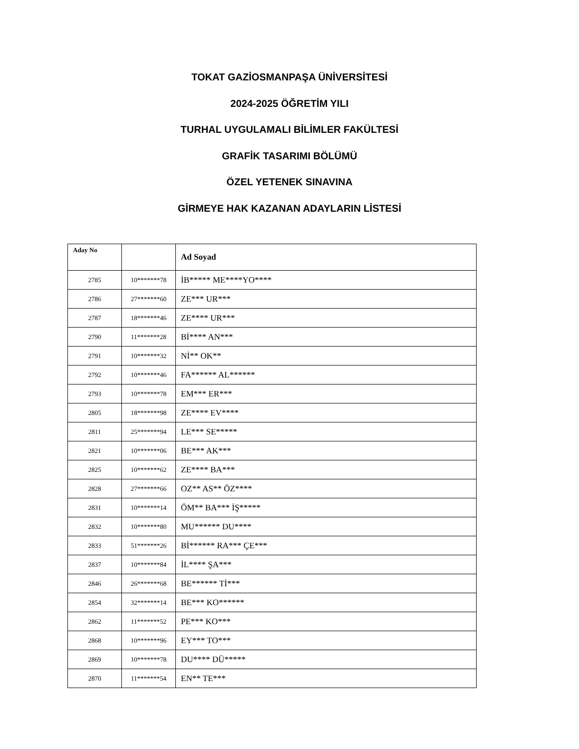TOKAT GAZİOSMANPAŞA ÜNİVERSİTESİ
2024-2025 ÖĞRETİM YILI
TURHAL UYGULAMALI BİLİMLER FAKÜLTESİ
GRAFİK TASARIMI BÖLÜMÜ
ÖZEL YETENEK SINAVINA
GİRMEYE HAK KAZANAN ADAYLARIN LİSTESİ
| Aday No | | Ad Soyad |
| --- | --- | --- |
| 2785 | 10*******78 | İB***** ME****YO**** |
| 2786 | 27*******60 | ZE*** UR*** |
| 2787 | 18*******46 | ZE**** UR*** |
| 2790 | 11*******28 | Bİ**** AN*** |
| 2791 | 10*******32 | Nİ** OK** |
| 2792 | 10*******46 | FA****** AL****** |
| 2793 | 10*******78 | EM*** ER*** |
| 2805 | 18*******98 | ZE**** EV**** |
| 2811 | 25*******94 | LE*** SE***** |
| 2821 | 10*******06 | BE*** AK*** |
| 2825 | 10*******62 | ZE**** BA*** |
| 2828 | 27*******66 | OZ** AS** ÖZ**** |
| 2831 | 10*******14 | ÖM** BA*** İŞ***** |
| 2832 | 10*******80 | MU****** DU**** |
| 2833 | 51*******26 | Bİ****** RA*** ÇE*** |
| 2837 | 10*******84 | İL**** ŞA*** |
| 2846 | 26*******68 | BE****** Tİ*** |
| 2854 | 32*******14 | BE*** KO****** |
| 2862 | 11*******52 | PE*** KO*** |
| 2868 | 10*******96 | EY*** TO*** |
| 2869 | 10*******78 | DU**** DÜ***** |
| 2870 | 11*******54 | EN** TE*** |